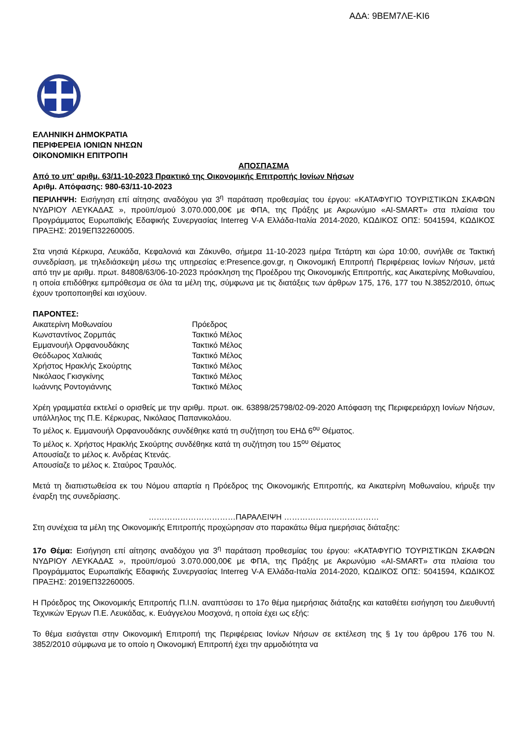ΑΔΑ: 9ΒΕΜ7ΛΕ-ΚΙ6
ΕΛΛΗΝΙΚΗ ΔΗΜΟΚΡΑΤΙΑ
ΠΕΡΙΦΕΡΕΙΑ ΙΟΝΙΩΝ ΝΗΣΩΝ
ΟΙΚΟΝΟΜΙΚΗ ΕΠΙΤΡΟΠΗ
ΑΠΟΣΠΑΣΜΑ
Από το υπ' αριθμ. 63/11-10-2023 Πρακτικό της Οικονομικής Επιτροπής Ιονίων Νήσων
Αριθμ. Απόφασης: 980-63/11-10-2023
ΠΕΡΙΛΗΨΗ: Εισήγηση επί αίτησης αναδόχου για 3<sup>η</sup> παράταση προθεσμίας του έργου: «ΚΑΤΑΦΥΓΙΟ ΤΟΥΡΙΣΤΙΚΩΝ ΣΚΑΦΩΝ ΝΥΔΡΙΟΥ ΛΕΥΚΑΔΑΣ », προϋπ/σμού 3.070.000,00€ με ΦΠΑ, της Πράξης με Ακρωνύμιο «AI-SMART» στα πλαίσια του Προγράμματος Ευρωπαϊκής Εδαφικής Συνεργασίας Interreg V-A Ελλάδα-Ιταλία 2014-2020, ΚΩΔΙΚΟΣ ΟΠΣ: 5041594, ΚΩΔΙΚΟΣ ΠΡΑΞΗΣ: 2019ΕΠ32260005.
Στα νησιά Κέρκυρα, Λευκάδα, Κεφαλονιά και Ζάκυνθο, σήμερα 11-10-2023 ημέρα Τετάρτη και ώρα 10:00, συνήλθε σε Τακτική συνεδρίαση, με τηλεδιάσκεψη μέσω της υπηρεσίας e:Presence.gov.gr, η Οικονομική Επιτροπή Περιφέρειας Ιονίων Νήσων, μετά από την με αριθμ. πρωτ. 84808/63/06-10-2023 πρόσκληση της Προέδρου της Οικονομικής Επιτροπής, κας Αικατερίνης Μοθωναίου, η οποία επιδόθηκε εμπρόθεσμα σε όλα τα μέλη της, σύμφωνα με τις διατάξεις των άρθρων 175, 176, 177 του Ν.3852/2010, όπως έχουν τροποποιηθεί και ισχύουν.
ΠΑΡΟΝΤΕΣ:
| Αικατερίνη Μοθωναίου | Πρόεδρος |
| Κωνσταντίνος Ζορμπάς | Τακτικό Μέλος |
| Εμμανουήλ Ορφανουδάκης | Τακτικό Μέλος |
| Θεόδωρος Χαλικιάς | Τακτικό Μέλος |
| Χρήστος Ηρακλής Σκούρτης | Τακτικό Μέλος |
| Νικόλαος Γκισγκίνης | Τακτικό Μέλος |
| Ιωάννης Ροντογιάννης | Τακτικό Μέλος |
Χρέη γραμματέα εκτελεί ο ορισθείς με την αριθμ. πρωτ. οικ. 63898/25798/02-09-2020 Απόφαση της Περιφερειάρχη Ιονίων Νήσων, υπάλληλος της Π.Ε. Κέρκυρας, Νικόλαος Παπανικολάου.
Το μέλος κ. Εμμανουήλ Ορφανουδάκης συνδέθηκε κατά τη συζήτηση του ΕΗΔ 6<sup>ου</sup> Θέματος.
Το μέλος κ. Χρήστος Ηρακλής Σκούρτης συνδέθηκε κατά τη συζήτηση του 15<sup>ου</sup> Θέματος
Απουσίαζε το μέλος κ. Ανδρέας Κτενάς.
Απουσίαζε το μέλος κ. Σταύρος Τραυλός.
Μετά τη διαπιστωθείσα εκ του Νόμου απαρτία η Πρόεδρος της Οικονομικής Επιτροπής, κα Αικατερίνη Μοθωναίου, κήρυξε την έναρξη της συνεδρίασης.
……………………………ΠΑΡΑΛΕΙΨΗ ………………………………
Στη συνέχεια τα μέλη της Οικονομικής Επιτροπής προχώρησαν στο παρακάτω θέμα ημερήσιας διάταξης:
17ο Θέμα: Εισήγηση επί αίτησης αναδόχου για 3<sup>η</sup> παράταση προθεσμίας του έργου: «ΚΑΤΑΦΥΓΙΟ ΤΟΥΡΙΣΤΙΚΩΝ ΣΚΑΦΩΝ ΝΥΔΡΙΟΥ ΛΕΥΚΑΔΑΣ », προϋπ/σμού 3.070.000,00€ με ΦΠΑ, της Πράξης με Ακρωνύμιο «AI-SMART» στα πλαίσια του Προγράμματος Ευρωπαϊκής Εδαφικής Συνεργασίας Interreg V-A Ελλάδα-Ιταλία 2014-2020, ΚΩΔΙΚΟΣ ΟΠΣ: 5041594, ΚΩΔΙΚΟΣ ΠΡΑΞΗΣ: 2019ΕΠ32260005.
Η Πρόεδρος της Οικονομικής Επιτροπής Π.Ι.Ν. αναπτύσσει το 17ο θέμα ημερήσιας διάταξης και καταθέτει εισήγηση του Διευθυντή Τεχνικών Έργων Π.Ε. Λευκάδας, κ. Ευάγγελου Μοσχονά, η οποία έχει ως εξής:
Το θέμα εισάγεται στην Οικονομική Επιτροπή της Περιφέρειας Ιονίων Νήσων σε εκτέλεση της § 1γ του άρθρου 176 του Ν. 3852/2010 σύμφωνα με το οποίο η Οικονομική Επιτροπή έχει την αρμοδιότητα να